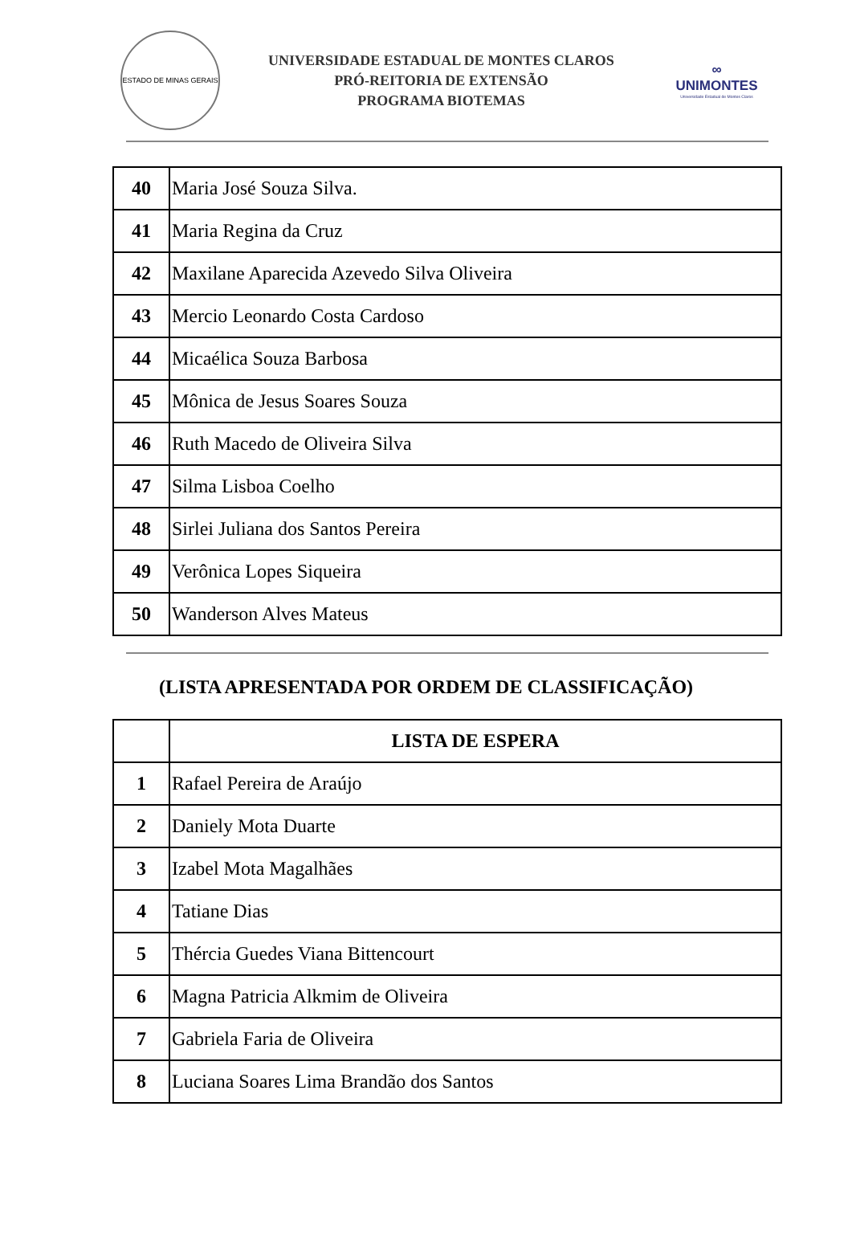ESTADO DE MINAS GERAIS
UNIVERSIDADE ESTADUAL DE MONTES CLAROS
PRÓ-REITORIA DE EXTENSÃO
PROGRAMA BIOTEMAS
∞
UNIMONTES
Universidade Estadual de Montes Claros
| 40 | Maria José Souza Silva. |
| 41 | Maria Regina da Cruz |
| 42 | Maxilane Aparecida Azevedo Silva Oliveira |
| 43 | Mercio Leonardo Costa Cardoso |
| 44 | Micaélica Souza Barbosa |
| 45 | Mônica de Jesus Soares Souza |
| 46 | Ruth Macedo de Oliveira Silva |
| 47 | Silma Lisboa Coelho |
| 48 | Sirlei Juliana dos Santos Pereira |
| 49 | Verônica Lopes Siqueira |
| 50 | Wanderson Alves Mateus |
(LISTA APRESENTADA POR ORDEM DE CLASSIFICAÇÃO)
| | LISTA DE ESPERA |
| --- | --- |
| 1 | Rafael Pereira de Araújo |
| 2 | Daniely Mota Duarte |
| 3 | Izabel Mota Magalhães |
| 4 | Tatiane Dias |
| 5 | Thércia Guedes Viana Bittencourt |
| 6 | Magna Patricia Alkmim de Oliveira |
| 7 | Gabriela Faria de Oliveira |
| 8 | Luciana Soares Lima Brandão dos Santos |